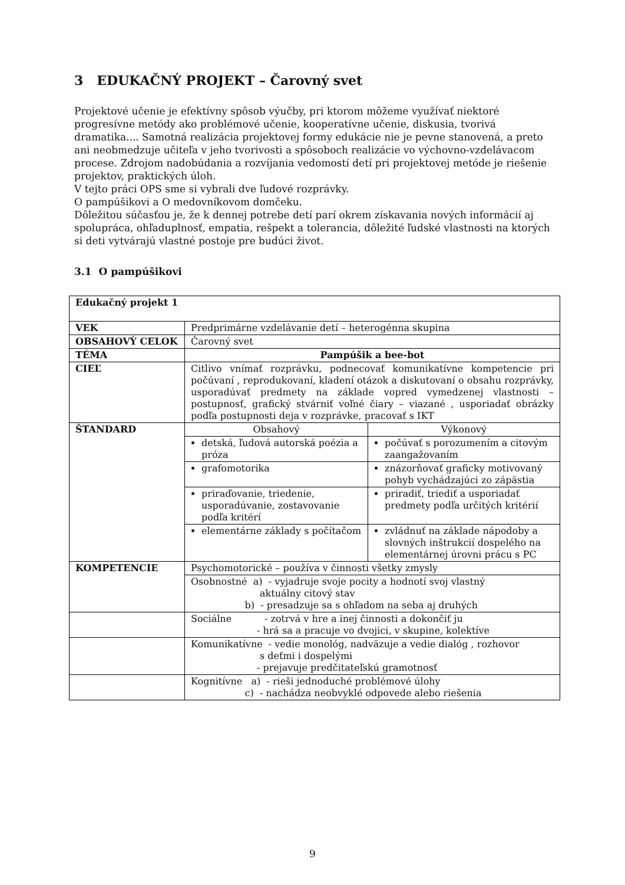3 EDUKAČNÝ PROJEKT – Čarovný svet
Projektové učenie je efektívny spôsob výučby, pri ktorom môžeme využívať niektoré progresívne metódy ako problémové učenie, kooperatívne učenie, diskusia, tvorivá dramatika.... Samotná realizácia projektovej formy edukácie nie je pevne stanovená, a preto ani neobmedzuje učiteľa v jeho tvorivosti a spôsoboch realizácie vo výchovno-vzdelávacom procese. Zdrojom nadobúdania a rozvíjania vedomostí detí pri projektovej metóde je riešenie projektov, praktických úloh.
V tejto práci OPS sme si vybrali dve ľudové rozprávky.
O pampúšikovi a O medovníkovom domčeku.
Dôležitou súčasťou je, že k dennej potrebe detí parí okrem získavania nových informácií aj spolupráca, ohľaduplnosť, empatia, rešpekt a tolerancia, dôležité ľudské vlastnosti na ktorých si deti vytvárajú vlastné postoje pre budúci život.
3.1 O pampúšikovi
| Edukačný projekt 1 | | |
| VEK | Predprimárne vzdelávanie detí – heterogénna skupina | |
| OBSAHOVÝ CELOK | Čarovný svet | |
| TÉMA | Pampúšik a bee-bot | |
| CIEĽ | Citlivo vnímať rozprávku, podnecovať komunikatívne kompetencie pri počúvaní , reprodukovaní, kladení otázok a diskutovaní o obsahu rozprávky, usporadúvať predmety na základe vopred vymedzenej vlastnosti – postupnosť, grafický stvárniť voľné čiary – viazané , usporiadať obrázky podľa postupnosti deja v rozprávke, pracovať s IKT | |
| ŠTANDARD | Obsahový | Výkonový |
| | detská, ľudová autorská poézia a próza | počúvať s porozumením a citovým zaangažovaním |
| | grafomotorika | znázorňovať graficky motivovaný pohyb vychádzajúci zo zápästia |
| | priraďovanie, triedenie, usporadúvanie, zostavovanie podľa kritérí | priradiť, triediť a usporiadať predmety podľa určitých kritérií |
| | elementárne základy s počítačom | zvládnuť na základe nápodoby a slovných inštrukcií dospelého na elementárnej úrovni prácu s PC |
| KOMPETENCIE | Psychomotorické – používa v činnosti všetky zmysly | |
| | Osobnostné a) - vyjadruje svoje pocity a hodnotí svoj vlastný aktuálny citový stav b) - presadzuje sa s ohľadom na seba aj druhých | |
| | Sociálne - zotrvá v hre a inej činnosti a dokončiť ju - hrá sa a pracuje vo dvojici, v skupine, kolektíve | |
| | Komunikatívne - vedie monológ, nadväzuje a vedie dialóg , rozhovor s deťmi i dospelými - prejavuje predčitateľskú gramotnosť | |
| | Kognitívne a) - rieši jednoduché problémové úlohy c) - nachádza neobvyklé odpovede alebo riešenia | |
9